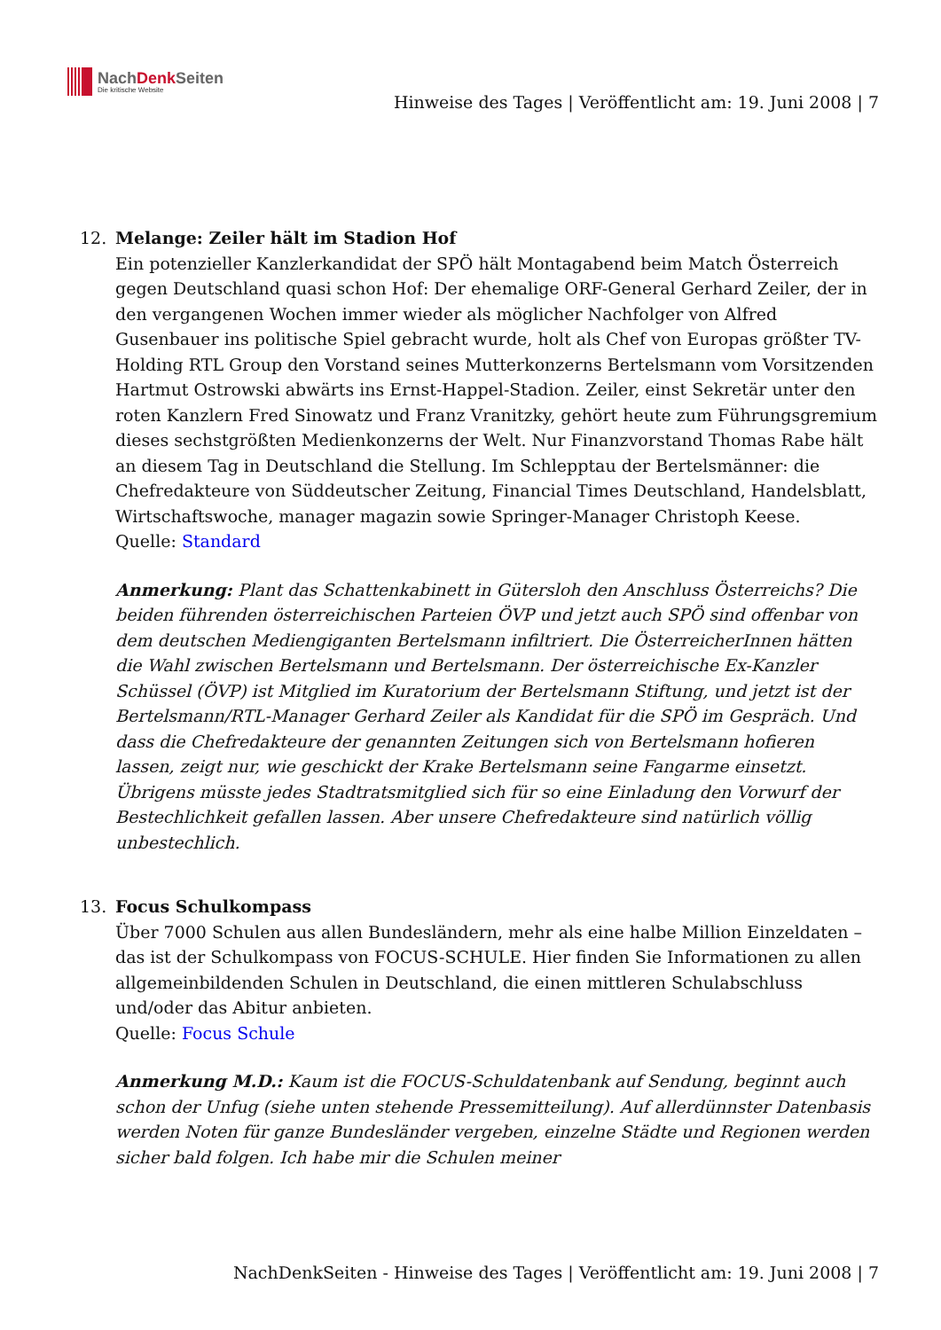NachDenk Seiten
Die kritische Website
Hinweise des Tages | Veröffentlicht am: 19. Juni 2008 | 7
12. Melange: Zeiler hält im Stadion Hof
Ein potenzieller Kanzlerkandidat der SPÖ hält Montagabend beim Match Österreich gegen Deutschland quasi schon Hof: Der ehemalige ORF-General Gerhard Zeiler, der in den vergangenen Wochen immer wieder als möglicher Nachfolger von Alfred Gusenbauer ins politische Spiel gebracht wurde, holt als Chef von Europas größter TV-Holding RTL Group den Vorstand seines Mutterkonzerns Bertelsmann vom Vorsitzenden Hartmut Ostrowski abwärts ins Ernst-Happel-Stadion. Zeiler, einst Sekretär unter den roten Kanzlern Fred Sinowatz und Franz Vranitzky, gehört heute zum Führungsgremium dieses sechstgrößten Medienkonzerns der Welt. Nur Finanzvorstand Thomas Rabe hält an diesem Tag in Deutschland die Stellung. Im Schlepptau der Bertelsmänner: die Chefredakteure von Süddeutscher Zeitung, Financial Times Deutschland, Handelsblatt, Wirtschaftswoche, manager magazin sowie Springer-Manager Christoph Keese.
Quelle: Standard
Anmerkung: Plant das Schattenkabinett in Gütersloh den Anschluss Österreichs? Die beiden führenden österreichischen Parteien ÖVP und jetzt auch SPÖ sind offenbar von dem deutschen Mediengiganten Bertelsmann infiltriert. Die ÖsterreicherInnen hätten die Wahl zwischen Bertelsmann und Bertelsmann. Der österreichische Ex-Kanzler Schüssel (ÖVP) ist Mitglied im Kuratorium der Bertelsmann Stiftung, und jetzt ist der Bertelsmann/RTL-Manager Gerhard Zeiler als Kandidat für die SPÖ im Gespräch. Und dass die Chefredakteure der genannten Zeitungen sich von Bertelsmann hofieren lassen, zeigt nur, wie geschickt der Krake Bertelsmann seine Fangarme einsetzt. Übrigens müsste jedes Stadtratsmitglied sich für so eine Einladung den Vorwurf der Bestechlichkeit gefallen lassen. Aber unsere Chefredakteure sind natürlich völlig unbestechlich.
13. Focus Schulkompass
Über 7000 Schulen aus allen Bundesländern, mehr als eine halbe Million Einzeldaten – das ist der Schulkompass von FOCUS-SCHULE. Hier finden Sie Informationen zu allen allgemeinbildenden Schulen in Deutschland, die einen mittleren Schulabschluss und/oder das Abitur anbieten.
Quelle: Focus Schule
Anmerkung M.D.: Kaum ist die FOCUS-Schuldatenbank auf Sendung, beginnt auch schon der Unfug (siehe unten stehende Pressemitteilung). Auf allerdünnster Datenbasis werden Noten für ganze Bundesländer vergeben, einzelne Städte und Regionen werden sicher bald folgen. Ich habe mir die Schulen meiner
NachDenkSeiten - Hinweise des Tages | Veröffentlicht am: 19. Juni 2008 | 7